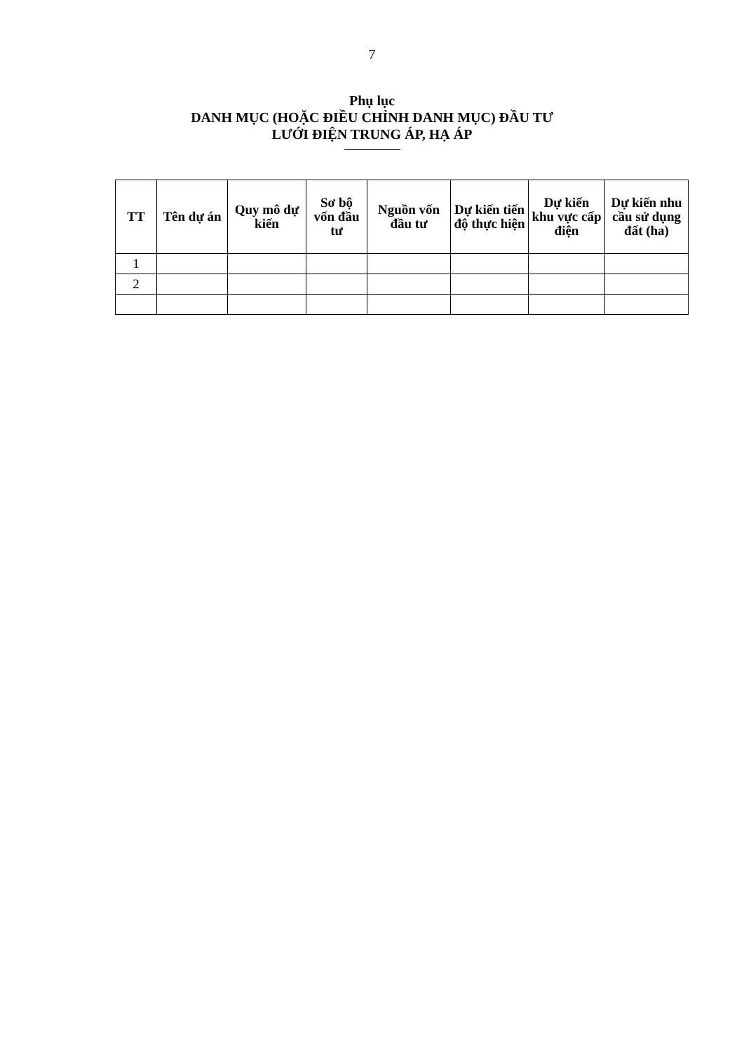7
Phụ lục
DANH MỤC (HOẶC ĐIỀU CHỈNH DANH MỤC) ĐẦU TƯ
LƯỚI ĐIỆN TRUNG ÁP, HẠ ÁP
| TT | Tên dự án | Quy mô dự kiến | Sơ bộ vốn đầu tư | Nguồn vốn đầu tư | Dự kiến tiến độ thực hiện | Dự kiến khu vực cấp điện | Dự kiến nhu cầu sử dụng đất (ha) |
| --- | --- | --- | --- | --- | --- | --- | --- |
| 1 | | | | | | | |
| 2 | | | | | | | |